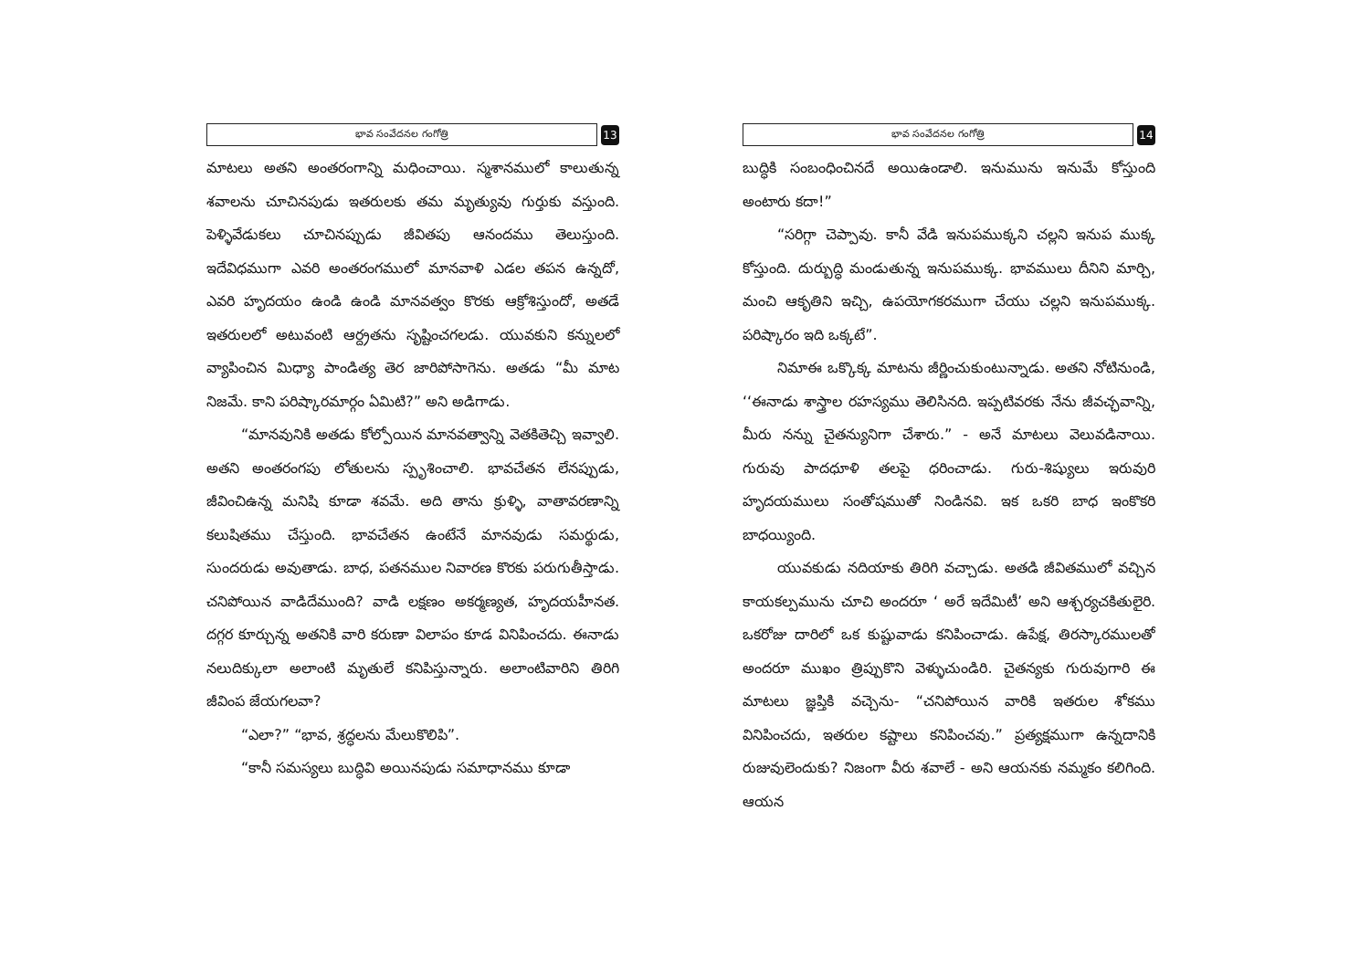భావ సంవేదనల గంగోత్రి
13
మాటలు అతని అంతరంగాన్ని మధించాయి. స్మశానములో కాలుతున్న శవాలను చూచినపుడు ఇతరులకు తమ మృత్యువు గుర్తుకు వస్తుంది. పెళ్ళివేడుకలు చూచినప్పుడు జీవితపు ఆనందము తెలుస్తుంది. ఇదేవిధముగా ఎవరి అంతరంగములో మానవాళి ఎడల తపన ఉన్నదో, ఎవరి హృదయం ఉండి ఉండి మానవత్వం కొరకు ఆక్రోశిస్తుందో, అతడే ఇతరులలో అటువంటి ఆర్ద్రతను సృష్టించగలడు. యువకుని కన్నులలో వ్యాపించిన మిధ్యా పాండిత్య తెర జారిపోసాగెను. అతడు “మీ మాట నిజమే. కాని పరిష్కారమార్గం ఏమిటి?” అని అడిగాడు.
“మానవునికి అతడు కోల్పోయిన మానవత్వాన్ని వెతకితెచ్చి ఇవ్వాలి. అతని అంతరంగపు లోతులను స్పృశించాలి. భావచేతన లేనప్పుడు, జీవించిఉన్న మనిషి కూడా శవమే. అది తాను క్రుళ్ళి, వాతావరణాన్ని కలుషితము చేస్తుంది. భావచేతన ఉంటేనే మానవుడు సమర్థుడు, సుందరుడు అవుతాడు. బాధ, పతనముల నివారణ కొరకు పరుగుతీస్తాడు. చనిపోయిన వాడిదేముంది? వాడి లక్షణం అకర్మణ్యత, హృదయహీనత. దగ్గర కూర్చున్న అతనికి వారి కరుణా విలాపం కూడ వినిపించదు. ఈనాడు నలుదిక్కులా అలాంటి మృతులే కనిపిస్తున్నారు. అలాంటివారిని తిరిగి జీవింప జేయగలవా?
“ఎలా?” “భావ, శ్రద్ధలను మేలుకొలిపి”.
“కానీ సమస్యలు బుద్ధివి అయినపుడు సమాధానము కూడా
భావ సంవేదనల గంగోత్రి
14
బుద్ధికి సంబంధించినదే అయిఉండాలి. ఇనుమును ఇనుమే కోస్తుంది అంటారు కదా!”
“సరిగ్గా చెప్పావు. కానీ వేడి ఇనుపముక్కని చల్లని ఇనుప ముక్క కోస్తుంది. దుర్బుద్ధి మండుతున్న ఇనుపముక్క. భావములు దీనిని మార్చి, మంచి ఆకృతిని ఇచ్చి, ఉపయోగకరముగా చేయు చల్లని ఇనుపముక్క. పరిష్కారం ఇది ఒక్కటే”.
నిమాఈ ఒక్కొక్క మాటను జీర్ణించుకుంటున్నాడు. అతని నోటినుండి, ‘‘ఈనాడు శాస్త్రాల రహస్యము తెలిసినది. ఇప్పటివరకు నేను జీవచ్ఛవాన్ని, మీరు నన్ను చైతన్యునిగా చేశారు.” - అనే మాటలు వెలువడినాయి. గురువు పాదధూళి తలపై ధరించాడు. గురు-శిష్యులు ఇరువురి హృదయములు సంతోషముతో నిండినవి. ఇక ఒకరి బాధ ఇంకొకరి బాధయ్యింది.
యువకుడు నదియాకు తిరిగి వచ్చాడు. అతడి జీవితములో వచ్చిన కాయకల్పమును చూచి అందరూ ‘ అరే ఇదేమిటీ’ అని ఆశ్చర్యచకితులైరి. ఒకరోజు దారిలో ఒక కుష్టువాడు కనిపించాడు. ఉపేక్ష, తిరస్కారములతో అందరూ ముఖం త్రిప్పుకొని వెళ్ళుచుండిరి. చైతన్యకు గురువుగారి ఈ మాటలు జ్ఞప్తికి వచ్చెను- “చనిపోయిన వారికి ఇతరుల శోకము వినిపించదు, ఇతరుల కష్టాలు కనిపించవు.” ప్రత్యక్షముగా ఉన్నదానికి రుజువులెందుకు? నిజంగా వీరు శవాలే - అని ఆయనకు నమ్మకం కలిగింది. ఆయన